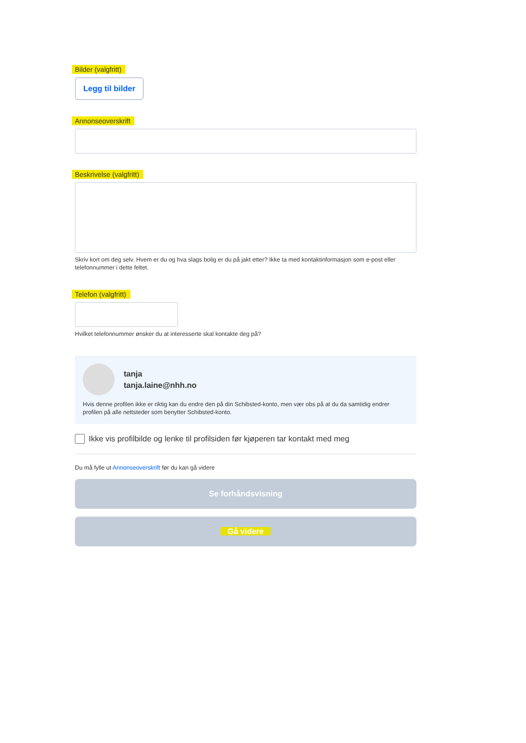Bilder (valgfritt)
Legg til bilder
Annonseoverskrift
Beskrivelse (valgfritt)
Skriv kort om deg selv. Hvem er du og hva slags bolig er du på jakt etter? Ikke ta med kontaktinformasjon som e-post eller telefonnummer i dette feltet.
Telefon (valgfritt)
Hvilket telefonnummer ønsker du at interesserte skal kontakte deg på?
tanja
tanja.laine@nhh.no
Hvis denne profilen ikke er riktig kan du endre den på din Schibsted-konto, men vær obs på at du da samtidig endrer profilen på alle nettsteder som benytter Schibsted-konto.
Ikke vis profilbilde og lenke til profilsiden før kjøperen tar kontakt med meg
Du må fylle ut Annonseoverskrift før du kan gå videre
Se forhåndsvisning
Gå videre